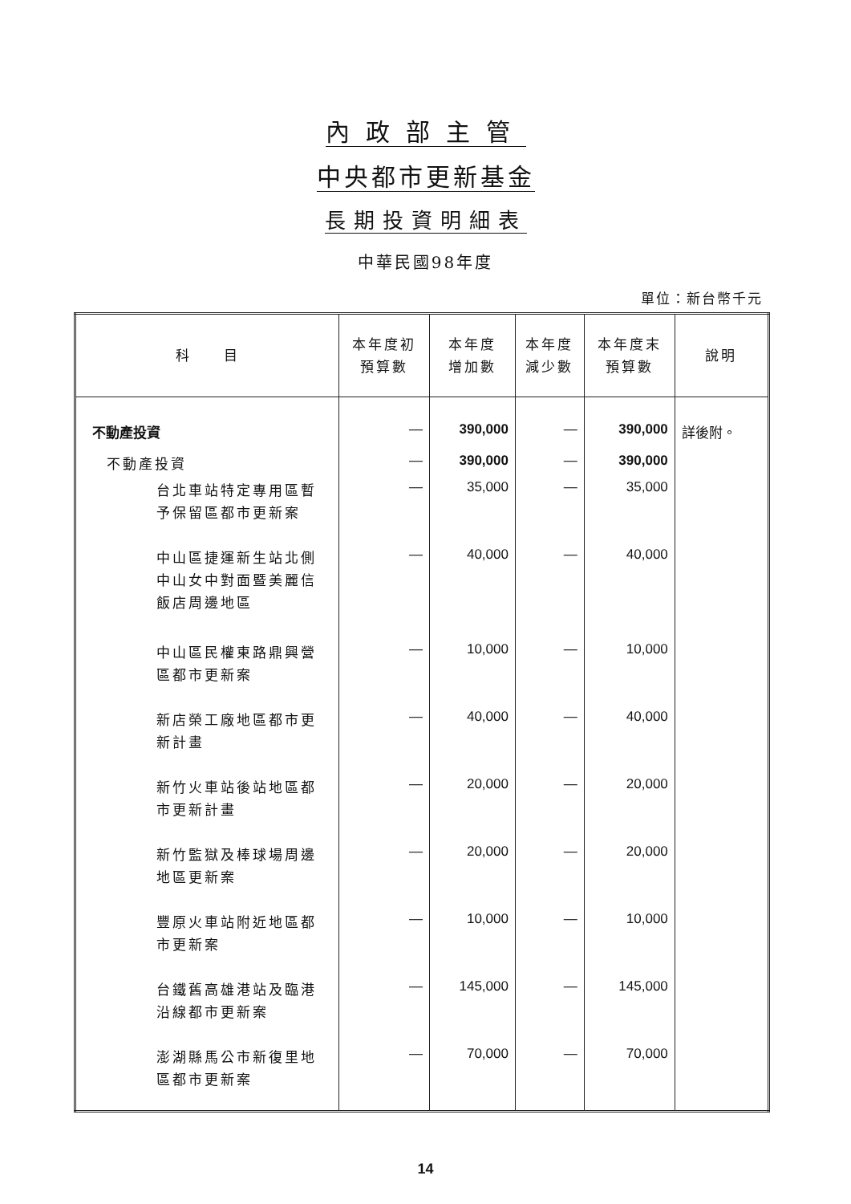內政部主管
中央都市更新基金
長期投資明細表
中華民國98年度
單位：新台幣千元
| 科 目 | 本年度初 預算數 | 本年度 增加數 | 本年度 減少數 | 本年度末 預算數 | 說明 |
| --- | --- | --- | --- | --- | --- |
| 不動產投資 | — | 390,000 | — | 390,000 | 詳後附。 |
| 不動產投資 | — | 390,000 | — | 390,000 | |
| 台北車站特定專用區暫予保留區都市更新案 | — | 35,000 | — | 35,000 | |
| 中山區捷運新生站北側中山女中對面暨美麗信飯店周邊地區 | — | 40,000 | — | 40,000 | |
| 中山區民權東路鼎興營區都市更新案 | — | 10,000 | — | 10,000 | |
| 新店榮工廠地區都市更新計畫 | — | 40,000 | — | 40,000 | |
| 新竹火車站後站地區都市更新計畫 | — | 20,000 | — | 20,000 | |
| 新竹監獄及棒球場周邊地區更新案 | — | 20,000 | — | 20,000 | |
| 豐原火車站附近地區都市更新案 | — | 10,000 | — | 10,000 | |
| 台鐵舊高雄港站及臨港沿線都市更新案 | — | 145,000 | — | 145,000 | |
| 澎湖縣馬公市新復里地區都市更新案 | — | 70,000 | — | 70,000 | |
14